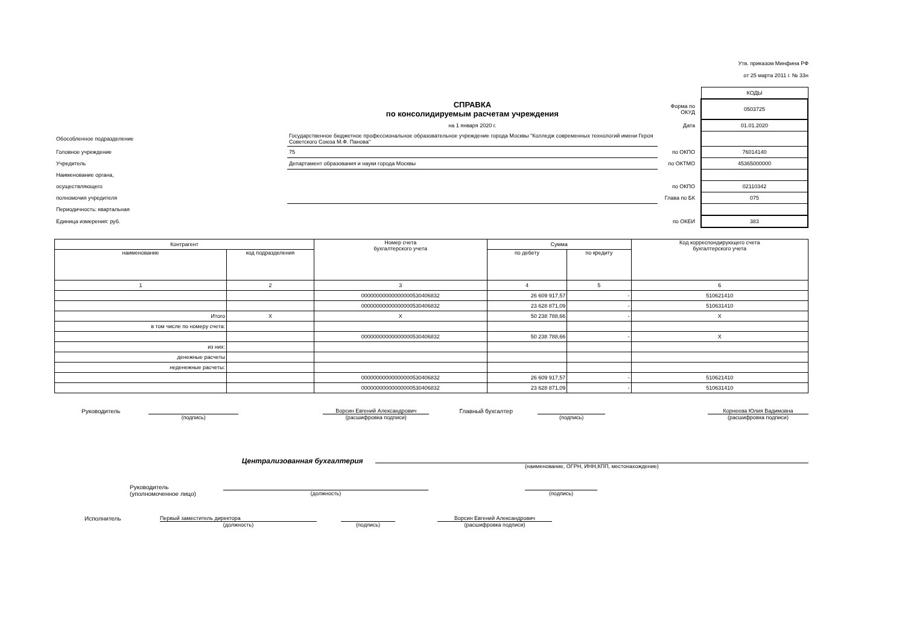Утв. приказом Минфина РФ
от 25 марта 2011 г. № 33н
| | | | | КОДЫ |
| | СПРАВКА по консолидируемым расчетам учреждения | Форма по ОКУД | | 0503725 |
| | на 1 января 2020 г. | Дата | | 01.01.2020 |
| Обособленное подразделение | Государственное бюджетное профессиональное образовательное учреждение города Москвы "Колледж современных технологий имени Героя Советского Союза М.Ф. Панова" | | | |
| Головное учреждение | 75 | по ОКПО | | 76014140 |
| Учредитель | Департамент образования и науки города Москвы | по ОКТМО | | 45365000000 |
| Наименование органа, | | | | |
| осуществляющего | | по ОКПО | | 02110342 |
| полномочия учредителя | | Глава по БК | | 075 |
| Периодичность: квартальная | | | | |
| Единица измерения: руб. | | по ОКЕИ | | 383 |
| Контрагент | | Номер счета бухгалтерского учета | Сумма | | Код корреспондирующего счета бухгалтерского учета |
| --- | --- | --- | --- | --- | --- |
| наименование | код подразделения | | по дебету | по кредиту | |
| 1 | 2 | 3 | 4 | 5 | 6 |
| | | 00000000000000000530406832 | 26 609 917,57 | - | 510621410 |
| | | 00000000000000000530406832 | 23 628 871,09 | - | 510631410 |
| Итого | X | X | 50 238 788,66 | - | X |
| в том числе по номеру счета: | | | | | |
| | | 00000000000000000530406832 | 50 238 788,66 | - | X |
| из них: | | | | | |
| денежные расчеты | | | | | |
| неденежные расчеты: | | | | | |
| | | 00000000000000000530406832 | 26 609 917,57 | - | 510621410 |
| | | 00000000000000000530406832 | 23 628 871,09 | - | 510631410 |
Руководитель (подпись) Ворсин Евгений Александрович
(расшифровка подписи)
Главный бухгалтер (подпись) Корнеева Юлия Вадимовна
(расшифровка подписи)
Централизованная бухгалтерия
(наименование, ОГРН, ИНН,КПП, местонахождение)
Руководитель
(уполномоченное лицо)
(должность) (подпись)
Исполнитель Первый заместитель директора
(должность)
(подпись) Ворсин Евгений Александрович
(расшифровка подписи)